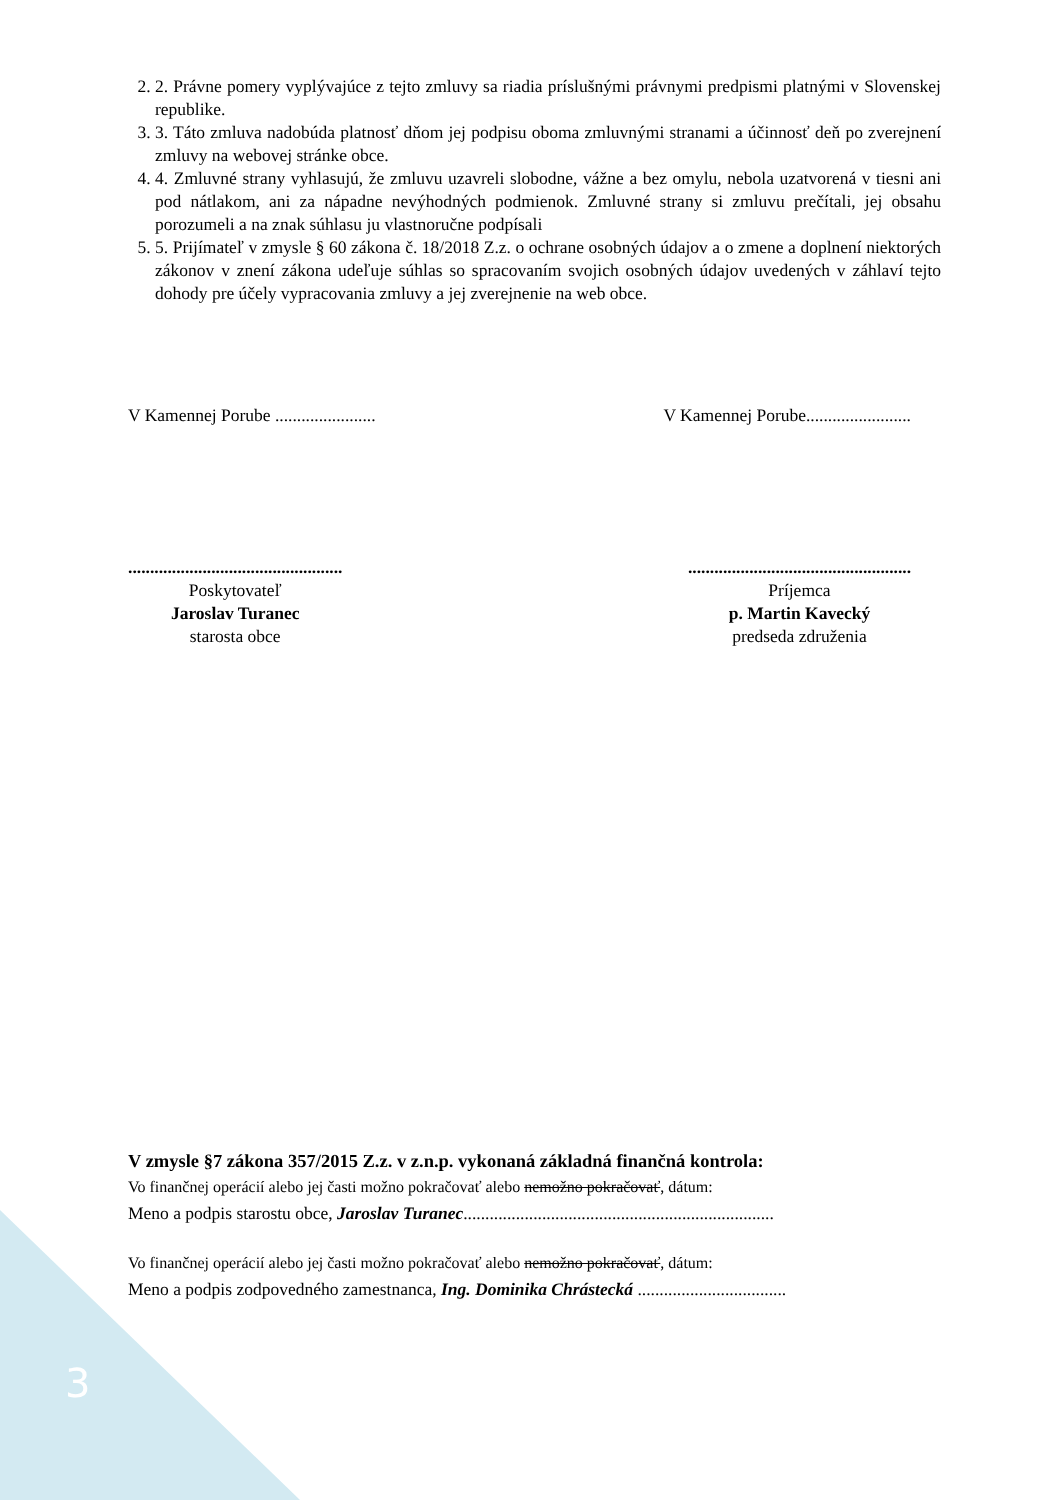2. 2. Právne pomery vyplývajúce z tejto zmluvy sa riadia príslušnými právnymi predpismi platnými v Slovenskej republike.
3. 3. Táto zmluva nadobúda platnosť dňom jej podpisu oboma zmluvnými stranami a účinnosť deň po zverejnení zmluvy na webovej stránke obce.
4. 4. Zmluvné strany vyhlasujú, že zmluvu uzavreli slobodne, vážne a bez omylu, nebola uzatvorená v tiesni ani pod nátlakom, ani za nápadne nevýhodných podmienok. Zmluvné strany si zmluvu prečítali, jej obsahu porozumeli a na znak súhlasu ju vlastnoručne podpísali
5. 5. Prijímateľ v zmysle § 60 zákona č. 18/2018 Z.z. o ochrane osobných údajov a o zmene a doplnení niektorých zákonov v znení zákona udeľuje súhlas so spracovaním svojich osobných údajov uvedených v záhlaví tejto dohody pre účely vypracovania zmluvy a jej zverejnenie na web obce.
V Kamennej Porube ....................... V Kamennej Porube........................
.................................................
Poskytovateľ
Jaroslav Turanec
starosta obce
...................................................
Príjemca
p. Martin Kavecký
predseda združenia
V zmysle §7 zákona 357/2015 Z.z. v z.n.p. vykonaná základná finančná kontrola:
Vo finančnej operácií alebo jej časti možno pokračovať alebo nemožno pokračovať, dátum:
Meno a podpis starostu obce, Jaroslav Turanec.......................................................................
Vo finančnej operácií alebo jej časti možno pokračovať alebo nemožno pokračovať, dátum:
Meno a podpis zodpovedného zamestnanca, Ing. Dominika Chrástecká ..................................
3